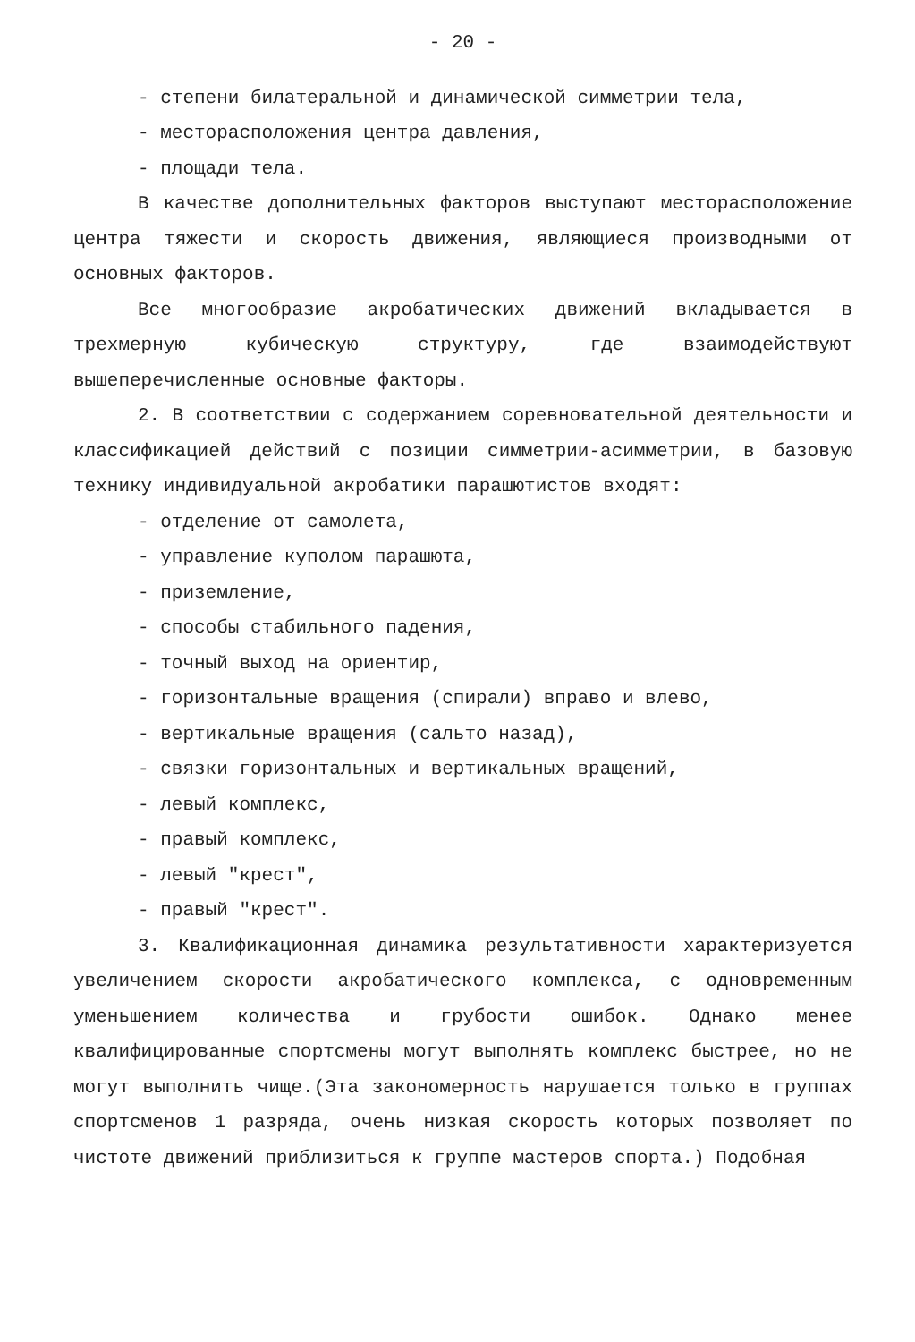- 20 -
- степени билатеральной и динамической симметрии тела,
- месторасположения центра давления,
- площади тела.
В качестве дополнительных факторов выступают месторасположение центра тяжести и скорость движения, являющиеся производными от основных факторов.
Все многообразие акробатических движений вкладывается в трехмерную кубическую структуру, где взаимодействуют вышеперечисленные основные факторы.
2. В соответствии с содержанием соревновательной деятельности и классификацией действий с позиции симметрии-асимметрии, в базовую технику индивидуальной акробатики парашютистов входят:
- отделение от самолета,
- управление куполом парашюта,
- приземление,
- способы стабильного падения,
- точный выход на ориентир,
- горизонтальные вращения (спирали) вправо и влево,
- вертикальные вращения (сальто назад),
- связки горизонтальных и вертикальных вращений,
- левый комплекс,
- правый комплекс,
- левый "крест",
- правый "крест".
3. Квалификационная динамика результативности характеризуется увеличением скорости акробатического комплекса, с одновременным уменьшением количества и грубости ошибок. Однако менее квалифицированные спортсмены могут выполнять комплекс быстрее, но не могут выполнить чище.(Эта закономерность нарушается только в группах спортсменов 1 разряда, очень низкая скорость которых позволяет по чистоте движений приблизиться к группе мастеров спорта.) Подобная